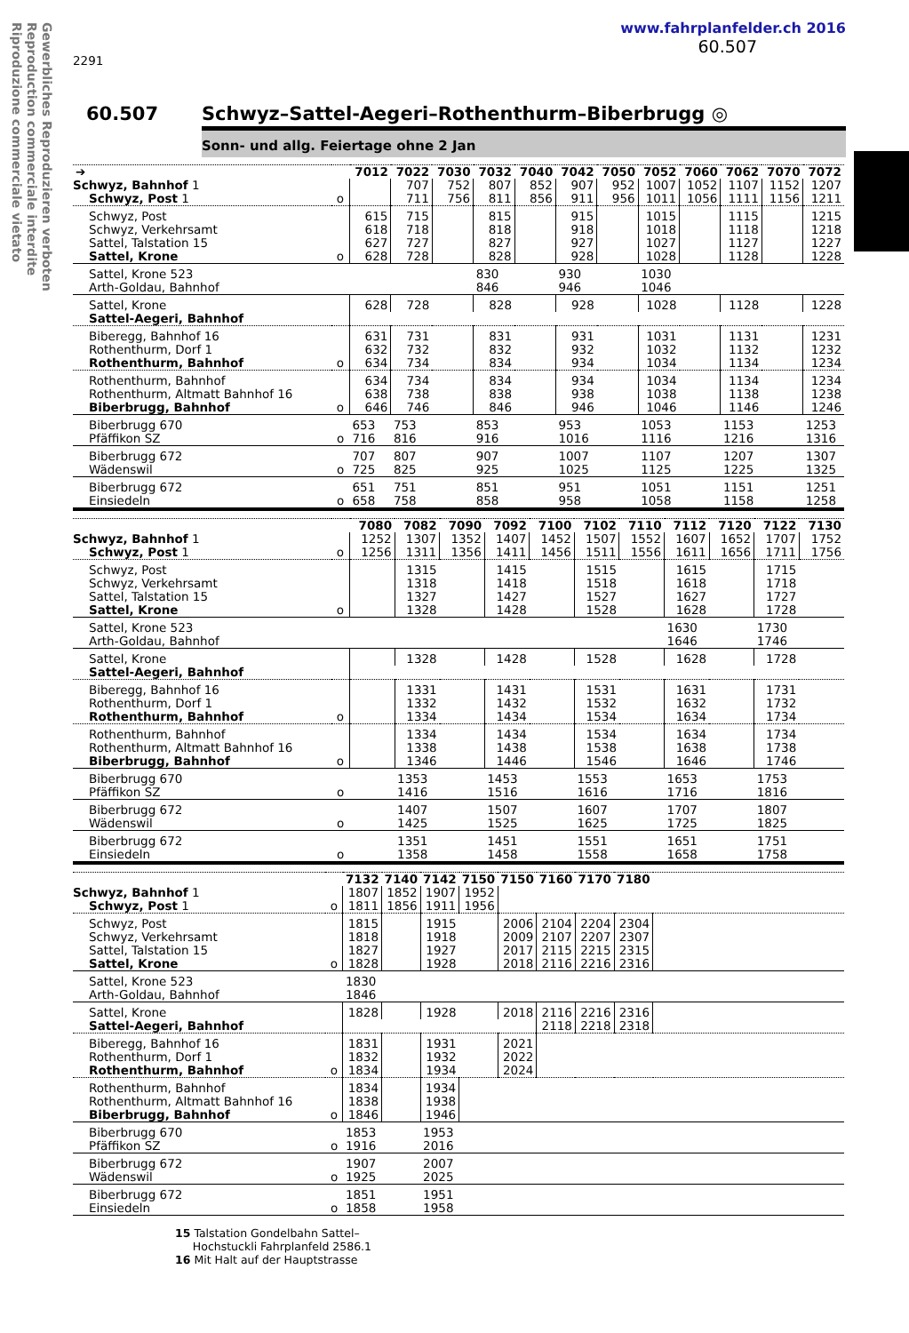Gewerbliches Reproduzieren verboten
Reproduction commerciale interdite
Riproduzione commerciale vietato
2291
www.fahrplanfelder.ch 2016
60.507
60.507 Schwyz–Sattel-Aegeri–Rothenthurm–Biberbrugg ◎
Sonn- und allg. Feiertage ohne 2 Jan
| ➔ | | 7012 | 7022 | 7030 | 7032 | 7040 | 7042 | 7050 | 7052 | 7060 | 7062 | 7070 | 7072 |
| --- | --- | --- | --- | --- | --- | --- | --- | --- | --- | --- | --- | --- | --- |
| Schwyz, Bahnhof 1 | | | 707 | 752 | 807 | 852 | 907 | 952 | 1007 | 1052 | 1107 | 1152 | 1207 |
| Schwyz, Post 1 | o | | 711 | 756 | 811 | 856 | 911 | 956 | 1011 | 1056 | 1111 | 1156 | 1211 |
| Schwyz, Post | | 615 | 715 | | 815 | | 915 | | 1015 | | 1115 | | 1215 |
| Schwyz, Verkehrsamt | | 618 | 718 | | 818 | | 918 | | 1018 | | 1118 | | 1218 |
| Sattel, Talstation 15 | | 627 | 727 | | 827 | | 927 | | 1027 | | 1127 | | 1227 |
| Sattel, Krone | o | 628 | 728 | | 828 | | 928 | | 1028 | | 1128 | | 1228 |
| Sattel, Krone 523 | | | | | 830 | | 930 | | 1030 | | | | |
| Arth-Goldau, Bahnhof | | | | | 846 | | 946 | | 1046 | | | | |
| Sattel, Krone | | 628 | 728 | | 828 | | 928 | | 1028 | | 1128 | | 1228 |
| Sattel-Aegeri, Bahnhof | | | | | | | | | | | | | |
| Biberegg, Bahnhof 16 | | 631 | 731 | | 831 | | 931 | | 1031 | | 1131 | | 1231 |
| Rothenthurm, Dorf 1 | | 632 | 732 | | 832 | | 932 | | 1032 | | 1132 | | 1232 |
| Rothenthurm, Bahnhof | o | 634 | 734 | | 834 | | 934 | | 1034 | | 1134 | | 1234 |
| Rothenthurm, Bahnhof | | 634 | 734 | | 834 | | 934 | | 1034 | | 1134 | | 1234 |
| Rothenthurm, Altmatt Bahnhof 16 | | 638 | 738 | | 838 | | 938 | | 1038 | | 1138 | | 1238 |
| Biberbrugg, Bahnhof | o | 646 | 746 | | 846 | | 946 | | 1046 | | 1146 | | 1246 |
| Biberbrugg 670 | | 653 | 753 | | 853 | | 953 | | 1053 | | 1153 | | 1253 |
| Pfäffikon SZ | o | 716 | 816 | | 916 | | 1016 | | 1116 | | 1216 | | 1316 |
| Biberbrugg 672 | | 707 | 807 | | 907 | | 1007 | | 1107 | | 1207 | | 1307 |
| Wädenswil | o | 725 | 825 | | 925 | | 1025 | | 1125 | | 1225 | | 1325 |
| Biberbrugg 672 | | 651 | 751 | | 851 | | 951 | | 1051 | | 1151 | | 1251 |
| Einsiedeln | o | 658 | 758 | | 858 | | 958 | | 1058 | | 1158 | | 1258 |
| | | 7080 | 7082 | 7090 | 7092 | 7100 | 7102 | 7110 | 7112 | 7120 | 7122 | 7130 |
| --- | --- | --- | --- | --- | --- | --- | --- | --- | --- | --- | --- | --- |
| Schwyz, Bahnhof 1 | | 1252 | 1307 | 1352 | 1407 | 1452 | 1507 | 1552 | 1607 | 1652 | 1707 | 1752 |
| Schwyz, Post 1 | o | 1256 | 1311 | 1356 | 1411 | 1456 | 1511 | 1556 | 1611 | 1656 | 1711 | 1756 |
| Schwyz, Post | | | 1315 | | 1415 | | 1515 | | 1615 | | 1715 | |
| Schwyz, Verkehrsamt | | | 1318 | | 1418 | | 1518 | | 1618 | | 1718 | |
| Sattel, Talstation 15 | | | 1327 | | 1427 | | 1527 | | 1627 | | 1727 | |
| Sattel, Krone | o | | 1328 | | 1428 | | 1528 | | 1628 | | 1728 | |
| Sattel, Krone 523 | | | | | | | | | 1630 | | 1730 | |
| Arth-Goldau, Bahnhof | | | | | | | | | 1646 | | 1746 | |
| Sattel, Krone | | | 1328 | | 1428 | | 1528 | | 1628 | | 1728 | |
| Sattel-Aegeri, Bahnhof | | | | | | | | | | | | |
| Biberegg, Bahnhof 16 | | | 1331 | | 1431 | | 1531 | | 1631 | | 1731 | |
| Rothenthurm, Dorf 1 | | | 1332 | | 1432 | | 1532 | | 1632 | | 1732 | |
| Rothenthurm, Bahnhof | o | | 1334 | | 1434 | | 1534 | | 1634 | | 1734 | |
| Rothenthurm, Bahnhof | | | 1334 | | 1434 | | 1534 | | 1634 | | 1734 | |
| Rothenthurm, Altmatt Bahnhof 16 | | | 1338 | | 1438 | | 1538 | | 1638 | | 1738 | |
| Biberbrugg, Bahnhof | o | | 1346 | | 1446 | | 1546 | | 1646 | | 1746 | |
| Biberbrugg 670 | | | 1353 | | 1453 | | 1553 | | 1653 | | 1753 | |
| Pfäffikon SZ | o | | 1416 | | 1516 | | 1616 | | 1716 | | 1816 | |
| Biberbrugg 672 | | | 1407 | | 1507 | | 1607 | | 1707 | | 1807 | |
| Wädenswil | o | | 1425 | | 1525 | | 1625 | | 1725 | | 1825 | |
| Biberbrugg 672 | | | 1351 | | 1451 | | 1551 | | 1651 | | 1751 | |
| Einsiedeln | o | | 1358 | | 1458 | | 1558 | | 1658 | | 1758 | |
| | | 7132 | 7140 | 7142 | 7150 | 7150 | 7160 | 7170 | 7180 | |
| --- | --- | --- | --- | --- | --- | --- | --- | --- | --- | --- |
| Schwyz, Bahnhof 1 | | 1807 | 1852 | 1907 | 1952 | | | | | |
| Schwyz, Post 1 | o | 1811 | 1856 | 1911 | 1956 | | | | | |
| Schwyz, Post | | 1815 | | 1915 | | 2006 | 2104 | 2204 | 2304 | |
| Schwyz, Verkehrsamt | | 1818 | | 1918 | | 2009 | 2107 | 2207 | 2307 | |
| Sattel, Talstation 15 | | 1827 | | 1927 | | 2017 | 2115 | 2215 | 2315 | |
| Sattel, Krone | o | 1828 | | 1928 | | 2018 | 2116 | 2216 | 2316 | |
| Sattel, Krone 523 | | 1830 | | | | | | | | |
| Arth-Goldau, Bahnhof | | 1846 | | | | | | | | |
| Sattel, Krone | | 1828 | | 1928 | | 2018 | 2116 | 2216 | 2316 | |
| Sattel-Aegeri, Bahnhof | | | | | | | 2118 | 2218 | 2318 | |
| Biberegg, Bahnhof 16 | | 1831 | | 1931 | | 2021 | | | | |
| Rothenthurm, Dorf 1 | | 1832 | | 1932 | | 2022 | | | | |
| Rothenthurm, Bahnhof | o | 1834 | | 1934 | | 2024 | | | | |
| Rothenthurm, Bahnhof | | 1834 | | 1934 | | | | | | |
| Rothenthurm, Altmatt Bahnhof 16 | | 1838 | | 1938 | | | | | | |
| Biberbrugg, Bahnhof | o | 1846 | | 1946 | | | | | | |
| Biberbrugg 670 | | 1853 | | 1953 | | | | | | |
| Pfäffikon SZ | o | 1916 | | 2016 | | | | | | |
| Biberbrugg 672 | | 1907 | | 2007 | | | | | | |
| Wädenswil | o | 1925 | | 2025 | | | | | | |
| Biberbrugg 672 | | 1851 | | 1951 | | | | | | |
| Einsiedeln | o | 1858 | | 1958 | | | | | | |
15 Talstation Gondelbahn Sattel–
Hochstuckli Fahrplanfeld 2586.1
16 Mit Halt auf der Hauptstrasse